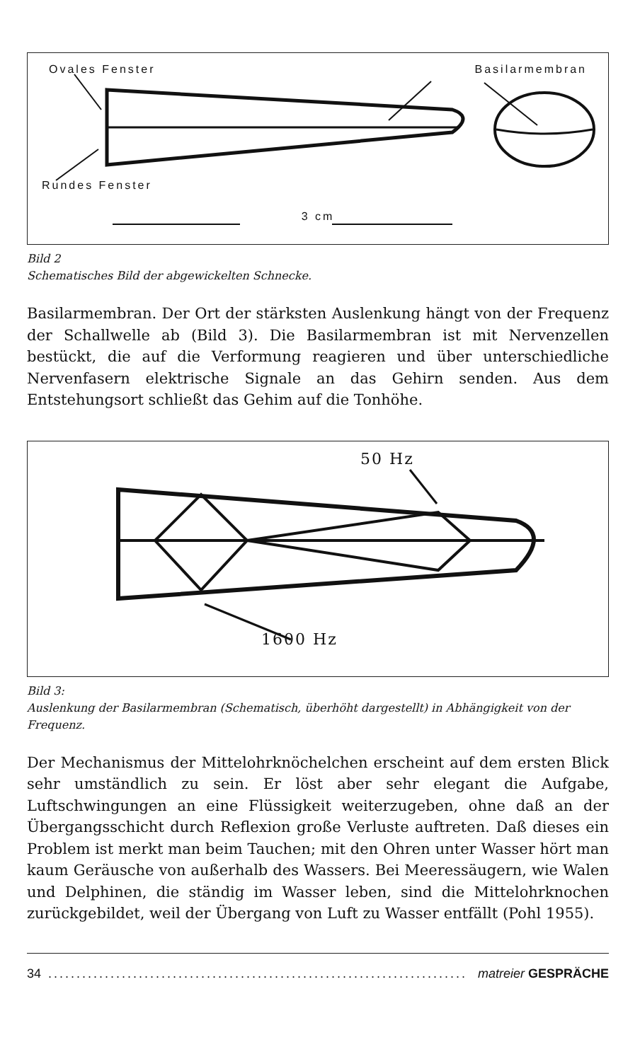Ovales Fenster Basilarmembran
Rundes Fenster
3 cm
Bild 2
Schematisches Bild der abgewickelten Schnecke.
Basilarmembran. Der Ort der stärksten Auslenkung hängt von der Frequenz der Schallwelle ab (Bild 3). Die Basilarmembran ist mit Nervenzellen bestückt, die auf die Verformung reagieren und über unterschiedliche Nervenfasern elektrische Signale an das Gehirn senden. Aus dem Entstehungsort schließt das Gehim auf die Tonhöhe.
50 Hz
1600 Hz
Bild 3:
Auslenkung der Basilarmembran (Schematisch, überhöht dargestellt) in Abhängigkeit von der Frequenz.
Der Mechanismus der Mittelohrknöchelchen erscheint auf dem ersten Blick sehr umständlich zu sein. Er löst aber sehr elegant die Aufgabe, Luftschwingungen an eine Flüssigkeit weiterzugeben, ohne daß an der Übergangsschicht durch Reflexion große Verluste auftreten. Daß dieses ein Problem ist merkt man beim Tauchen; mit den Ohren unter Wasser hört man kaum Geräusche von außerhalb des Wassers. Bei Meeressäugern, wie Walen und Delphinen, die ständig im Wasser leben, sind die Mittelohrknochen zurückgebildet, weil der Übergang von Luft zu Wasser entfällt (Pohl 1955).
34.......................................................................... matreier GESPRÄCHE